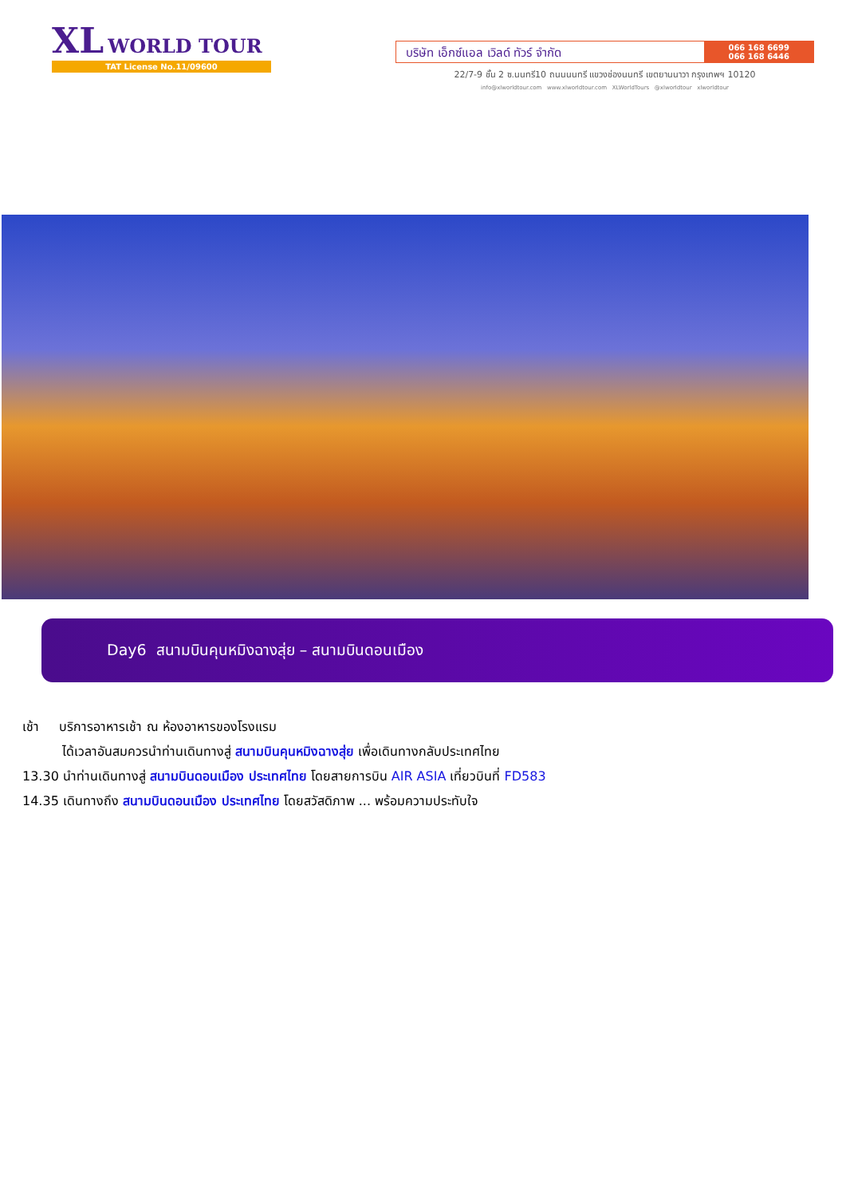XL WORLD TOUR
TAT License No.11/09600
บริษัท เอ็กซ์แอล เวิลด์ ทัวร์ จำกัด
066 168 6699
066 168 6446
22/7-9 ชั้น 2 ซ.นนทรี10 ถนนนนทรี แขวงช่องนนทรี เขตยานนาวา กรุงเทพฯ 10120
info@xlworldtour.com www.xlworldtour.com XLWorldTours @xlworldtour xlworldtour
Day6 สนามบินคุนหมิงฉางสุ่ย – สนามบินดอนเมือง
เช้า บริการอาหารเช้า ณ ห้องอาหารของโรงแรม
ได้เวลาอันสมควรนำท่านเดินทางสู่ สนามบินคุนหมิงฉางสุ่ย เพื่อเดินทางกลับประเทศไทย
13.30 นำท่านเดินทางสู่ สนามบินดอนเมือง ประเทศไทย โดยสายการบิน AIR ASIA เที่ยวบินที่ FD583
14.35 เดินทางถึง สนามบินดอนเมือง ประเทศไทย โดยสวัสดิภาพ ... พร้อมความประทับใจ